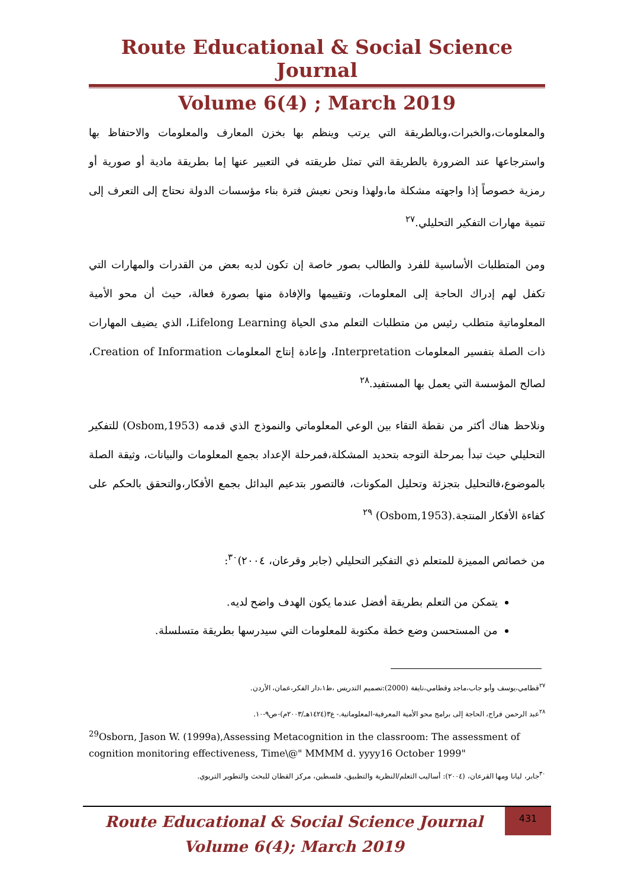Route Educational & Social Science Journal
Volume 6(4) ; March 2019
والمعلومات،والخبرات،وبالطريقة التي يرتب وينظم بها بخزن المعارف والمعلومات والاحتفاظ بها واسترجاعها عند الضرورة بالطريقة التي تمثل طريقته في التعبير عنها إما بطريقة مادية أو صورية أو رمزية خصوصاً إذا واجهته مشكلة ما،ولهذا ونحن نعيش فترة بناء مؤسسات الدولة نحتاج إلى التعرف إلى تنمية مهارات التفكير التحليلي.<sup>٢٧</sup>
ومن المتطلبات الأساسية للفرد والطالب بصور خاصة إن تكون لديه بعض من القدرات والمهارات التي تكفل لهم إدراك الحاجة إلى المعلومات، وتقييمها والإفادة منها بصورة فعالة، حيث أن محو الأمية المعلوماتية متطلب رئيس من متطلبات التعلم مدى الحياة Lifelong Learning، الذي يضيف المهارات ذات الصلة بتفسير المعلومات Interpretation، وإعادة إنتاج المعلومات Creation of Information، لصالح المؤسسة التي يعمل بها المستفيد.<sup>٢٨</sup>
ونلاحظ هناك أكثر من نقطة التقاء بين الوعي المعلوماتي والنموذج الذي قدمه (Osbom,1953) للتفكير التحليلي حيث تبدأ بمرحلة التوجه بتحديد المشكلة،فمرحلة الإعداد بجمع المعلومات والبيانات، وثيقة الصلة بالموضوع،فالتحليل بتجزئة وتحليل المكونات، فالتصور بتدعيم البدائل بجمع الأفكار،والتحقق بالحكم على كفاءة الأفكار المنتجة.(Osbom,1953) <sup>٢٩</sup>
من خصائص المميزة للمتعلم ذي التفكير التحليلي (جابر وقرعان، ٢٠٠٤)<sup>٣٠</sup>:
يتمكن من التعلم بطريقة أفضل عندما يكون الهدف واضح لديه.
من المستحسن وضع خطة مكتوبة للمعلومات التي سيدرسها بطريقة متسلسلة.
<sup>٢٧</sup> قطامي،يوسف وأبو جاب،ماجد وقطامي،نايفة (2000):تصميم التدريس ،ط١،دار الفكر،عمان، الأردن.
<sup>٢٨</sup> عبد الرحمن فراج، الحاجة إلى برامج محو الأمية المعرفية-المعلوماتية.- ع٣(١٤٢٤هـ/٢٠٠٣م)-ص٩-١٠.
<sup>29</sup> Osborn, Jason W. (1999a),Assessing Metacognition in the classroom: The assessment of cognition monitoring effectiveness, Time\@" MMMM d. yyyy16 October 1999"
<sup>٣٠</sup> جابر، ليانا ومها القرعان، (٢٠٠٤): أساليب التعلم/النظرية والتطبيق، فلسطين، مركز القطان للبحث والتطوير التربوي.
Route Educational & Social Science Journal
Volume 6(4); March 2019
431